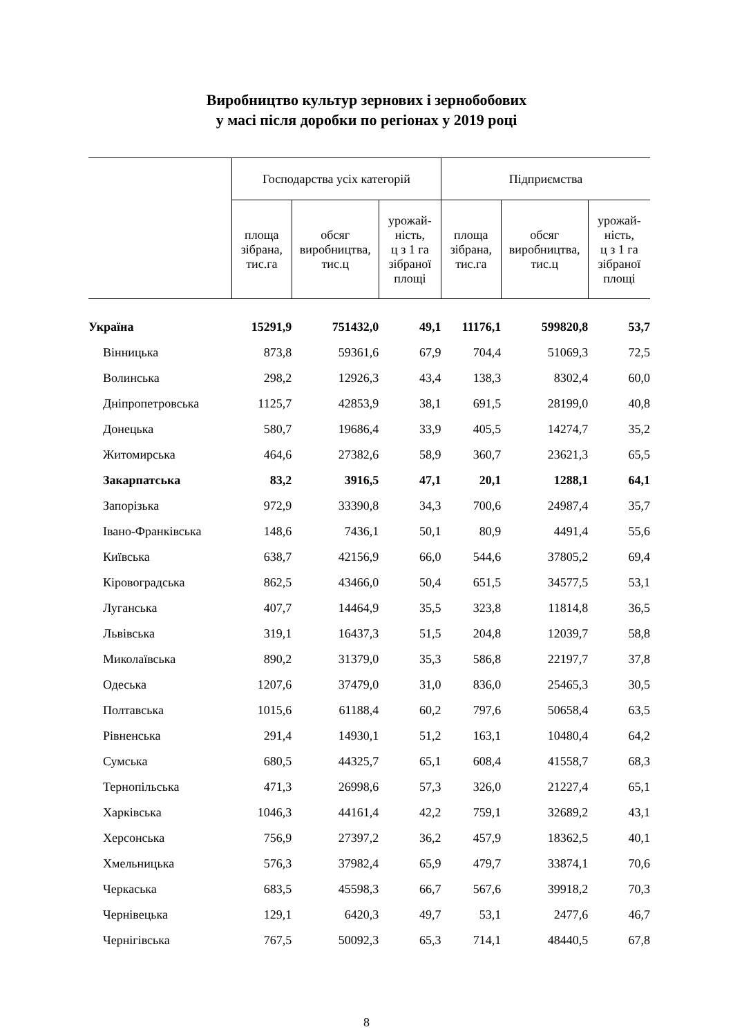Виробництво культур зернових і зернобобових
у масі після доробки по регіонах у 2019 році
| | Господарства усіх категорій | | | Підприємства | | |
| --- | --- | --- | --- | --- | --- | --- |
| | площа зібрана, тис.га | обсяг виробництва, тис.ц | урожай- ність, ц з 1 га зібраної площі | площа зібрана, тис.га | обсяг виробництва, тис.ц | урожай- ність, ц з 1 га зібраної площі |
| Україна | 15291,9 | 751432,0 | 49,1 | 11176,1 | 599820,8 | 53,7 |
| Вінницька | 873,8 | 59361,6 | 67,9 | 704,4 | 51069,3 | 72,5 |
| Волинська | 298,2 | 12926,3 | 43,4 | 138,3 | 8302,4 | 60,0 |
| Дніпропетровська | 1125,7 | 42853,9 | 38,1 | 691,5 | 28199,0 | 40,8 |
| Донецька | 580,7 | 19686,4 | 33,9 | 405,5 | 14274,7 | 35,2 |
| Житомирська | 464,6 | 27382,6 | 58,9 | 360,7 | 23621,3 | 65,5 |
| Закарпатська | 83,2 | 3916,5 | 47,1 | 20,1 | 1288,1 | 64,1 |
| Запорізька | 972,9 | 33390,8 | 34,3 | 700,6 | 24987,4 | 35,7 |
| Івано-Франківська | 148,6 | 7436,1 | 50,1 | 80,9 | 4491,4 | 55,6 |
| Київська | 638,7 | 42156,9 | 66,0 | 544,6 | 37805,2 | 69,4 |
| Кіровоградська | 862,5 | 43466,0 | 50,4 | 651,5 | 34577,5 | 53,1 |
| Луганська | 407,7 | 14464,9 | 35,5 | 323,8 | 11814,8 | 36,5 |
| Львівська | 319,1 | 16437,3 | 51,5 | 204,8 | 12039,7 | 58,8 |
| Миколаївська | 890,2 | 31379,0 | 35,3 | 586,8 | 22197,7 | 37,8 |
| Одеська | 1207,6 | 37479,0 | 31,0 | 836,0 | 25465,3 | 30,5 |
| Полтавська | 1015,6 | 61188,4 | 60,2 | 797,6 | 50658,4 | 63,5 |
| Рівненська | 291,4 | 14930,1 | 51,2 | 163,1 | 10480,4 | 64,2 |
| Сумська | 680,5 | 44325,7 | 65,1 | 608,4 | 41558,7 | 68,3 |
| Тернопільська | 471,3 | 26998,6 | 57,3 | 326,0 | 21227,4 | 65,1 |
| Харківська | 1046,3 | 44161,4 | 42,2 | 759,1 | 32689,2 | 43,1 |
| Херсонська | 756,9 | 27397,2 | 36,2 | 457,9 | 18362,5 | 40,1 |
| Хмельницька | 576,3 | 37982,4 | 65,9 | 479,7 | 33874,1 | 70,6 |
| Черкаська | 683,5 | 45598,3 | 66,7 | 567,6 | 39918,2 | 70,3 |
| Чернівецька | 129,1 | 6420,3 | 49,7 | 53,1 | 2477,6 | 46,7 |
| Чернігівська | 767,5 | 50092,3 | 65,3 | 714,1 | 48440,5 | 67,8 |
8